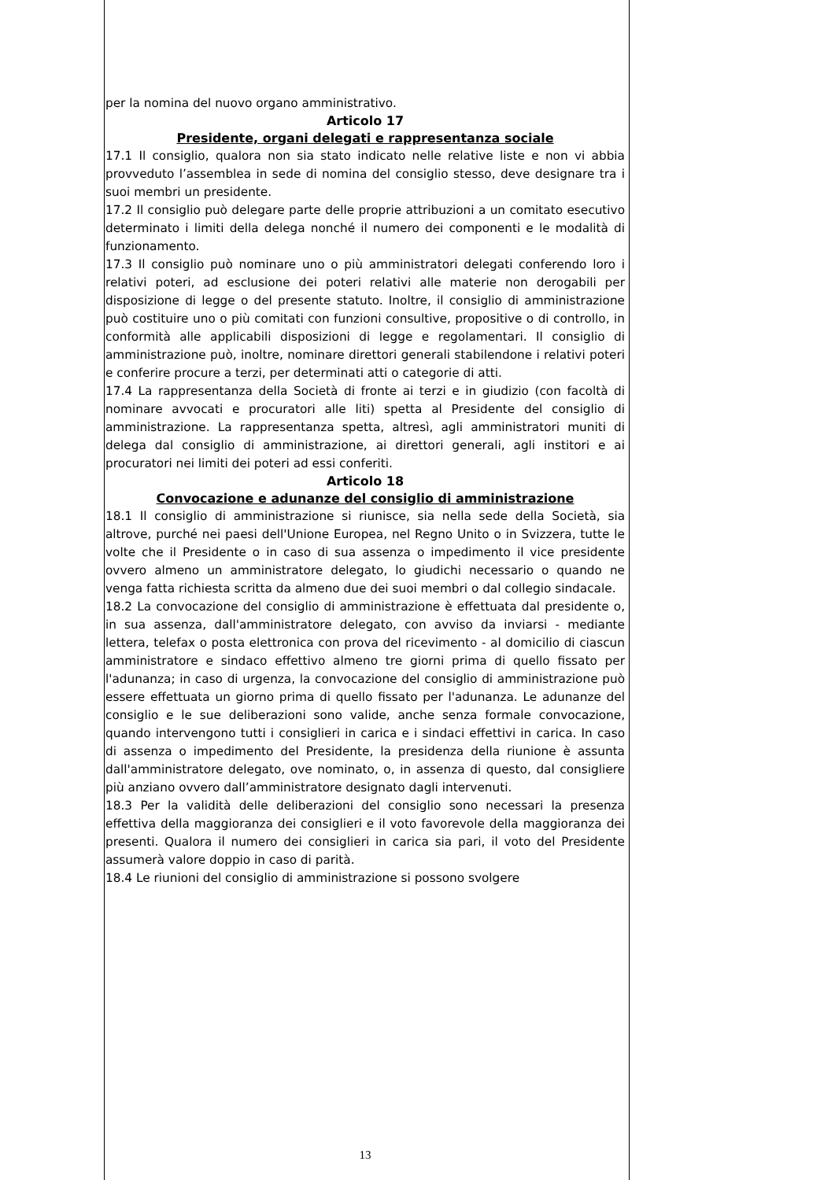per la nomina del nuovo organo amministrativo.
Articolo 17
Presidente, organi delegati e rappresentanza sociale
17.1 Il consiglio, qualora non sia stato indicato nelle relative liste e non vi abbia provveduto l’assemblea in sede di nomina del consiglio stesso, deve designare tra i suoi membri un presidente.
17.2 Il consiglio può delegare parte delle proprie attribuzioni a un comitato esecutivo determinato i limiti della delega nonché il numero dei componenti e le modalità di funzionamento.
17.3 Il consiglio può nominare uno o più amministratori delegati conferendo loro i relativi poteri, ad esclusione dei poteri relativi alle materie non derogabili per disposizione di legge o del presente statuto. Inoltre, il consiglio di amministrazione può costituire uno o più comitati con funzioni consultive, propositive o di controllo, in conformità alle applicabili disposizioni di legge e regolamentari. Il consiglio di amministrazione può, inoltre, nominare direttori generali stabilendone i relativi poteri e conferire procure a terzi, per determinati atti o categorie di atti.
17.4 La rappresentanza della Società di fronte ai terzi e in giudizio (con facoltà di nominare avvocati e procuratori alle liti) spetta al Presidente del consiglio di amministrazione. La rappresentanza spetta, altresì, agli amministratori muniti di delega dal consiglio di amministrazione, ai direttori generali, agli institori e ai procuratori nei limiti dei poteri ad essi conferiti.
Articolo 18
Convocazione e adunanze del consiglio di amministrazione
18.1 Il consiglio di amministrazione si riunisce, sia nella sede della Società, sia altrove, purché nei paesi dell'Unione Europea, nel Regno Unito o in Svizzera, tutte le volte che il Presidente o in caso di sua assenza o impedimento il vice presidente ovvero almeno un amministratore delegato, lo giudichi necessario o quando ne venga fatta richiesta scritta da almeno due dei suoi membri o dal collegio sindacale.
18.2 La convocazione del consiglio di amministrazione è effettuata dal presidente o, in sua assenza, dall'amministratore delegato, con avviso da inviarsi - mediante lettera, telefax o posta elettronica con prova del ricevimento - al domicilio di ciascun amministratore e sindaco effettivo almeno tre giorni prima di quello fissato per l'adunanza; in caso di urgenza, la convocazione del consiglio di amministrazione può essere effettuata un giorno prima di quello fissato per l'adunanza. Le adunanze del consiglio e le sue deliberazioni sono valide, anche senza formale convocazione, quando intervengono tutti i consiglieri in carica e i sindaci effettivi in carica. In caso di assenza o impedimento del Presidente, la presidenza della riunione è assunta dall'amministratore delegato, ove nominato, o, in assenza di questo, dal consigliere più anziano ovvero dall’amministratore designato dagli intervenuti.
18.3 Per la validità delle deliberazioni del consiglio sono necessari la presenza effettiva della maggioranza dei consiglieri e il voto favorevole della maggioranza dei presenti. Qualora il numero dei consiglieri in carica sia pari, il voto del Presidente assumerà valore doppio in caso di parità.
18.4 Le riunioni del consiglio di amministrazione si possono svolgere
13